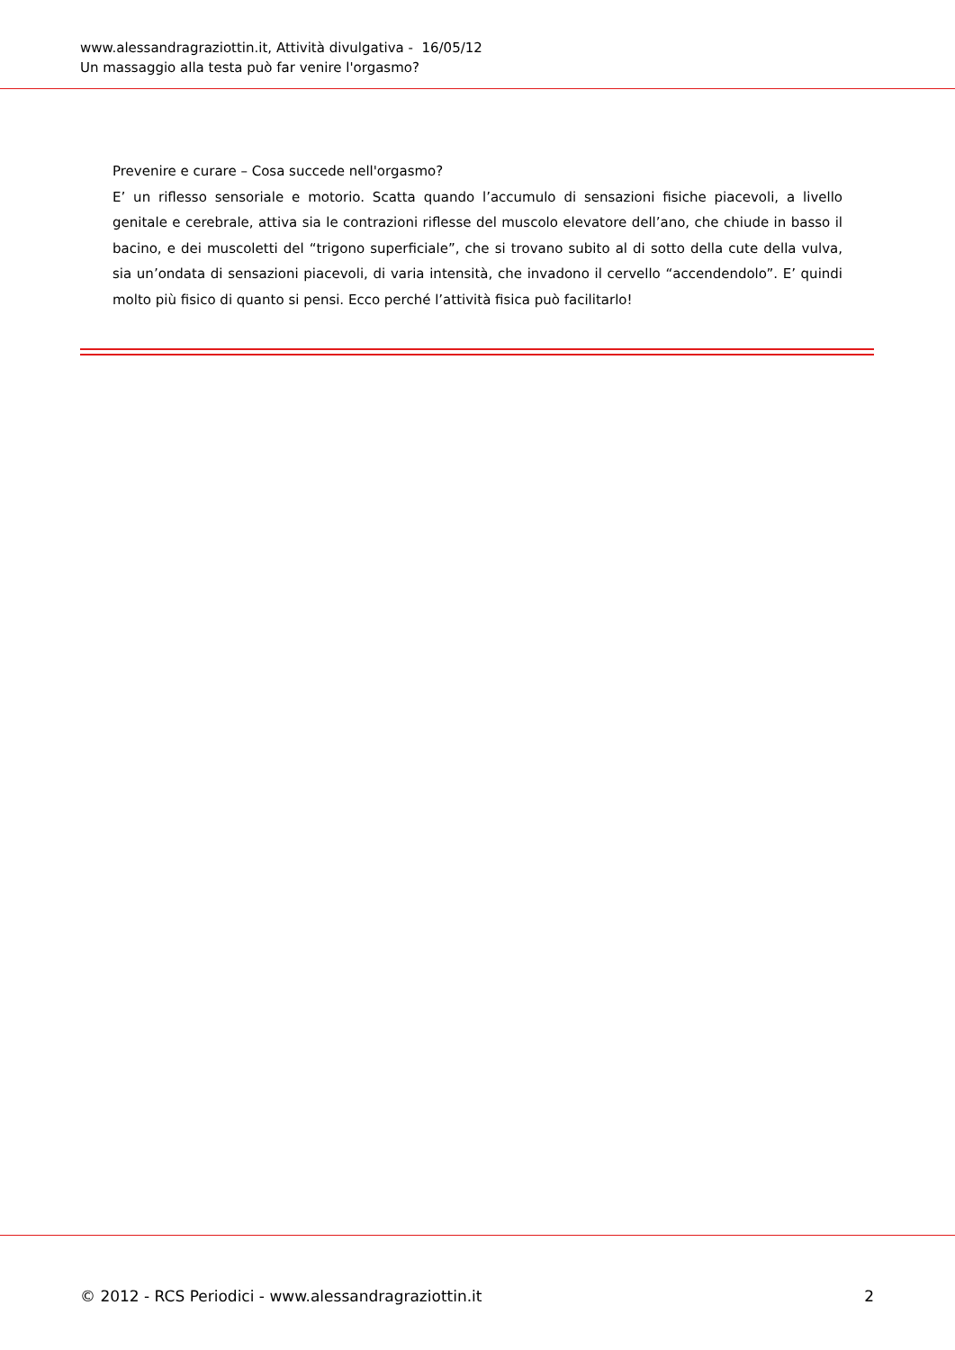www.alessandragraziottin.it, Attività divulgativa - 16/05/12
Un massaggio alla testa può far venire l'orgasmo?
Prevenire e curare – Cosa succede nell'orgasmo?
E’ un riflesso sensoriale e motorio. Scatta quando l’accumulo di sensazioni fisiche piacevoli, a livello genitale e cerebrale, attiva sia le contrazioni riflesse del muscolo elevatore dell’ano, che chiude in basso il bacino, e dei muscoletti del “trigono superficiale”, che si trovano subito al di sotto della cute della vulva, sia un’ondata di sensazioni piacevoli, di varia intensità, che invadono il cervello “accendendolo”. E’ quindi molto più fisico di quanto si pensi. Ecco perché l’attività fisica può facilitarlo!
© 2012 - RCS Periodici - www.alessandragraziottin.it 2